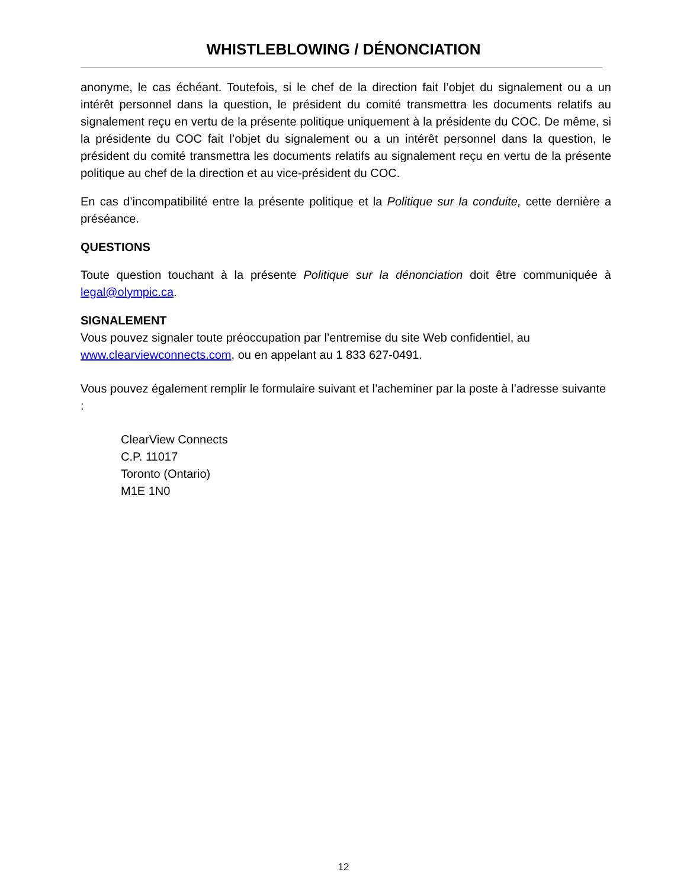WHISTLEBLOWING / DÉNONCIATION
anonyme, le cas échéant. Toutefois, si le chef de la direction fait l’objet du signalement ou a un intérêt personnel dans la question, le président du comité transmettra les documents relatifs au signalement reçu en vertu de la présente politique uniquement à la présidente du COC. De même, si la présidente du COC fait l’objet du signalement ou a un intérêt personnel dans la question, le président du comité transmettra les documents relatifs au signalement reçu en vertu de la présente politique au chef de la direction et au vice-président du COC.
En cas d’incompatibilité entre la présente politique et la Politique sur la conduite, cette dernière a préséance.
QUESTIONS
Toute question touchant à la présente Politique sur la dénonciation doit être communiquée à legal@olympic.ca.
SIGNALEMENT
Vous pouvez signaler toute préoccupation par l’entremise du site Web confidentiel, au www.clearviewconnects.com, ou en appelant au 1 833 627-0491.
Vous pouvez également remplir le formulaire suivant et l’acheminer par la poste à l’adresse suivante :
ClearView Connects
C.P. 11017
Toronto (Ontario)
M1E 1N0
12